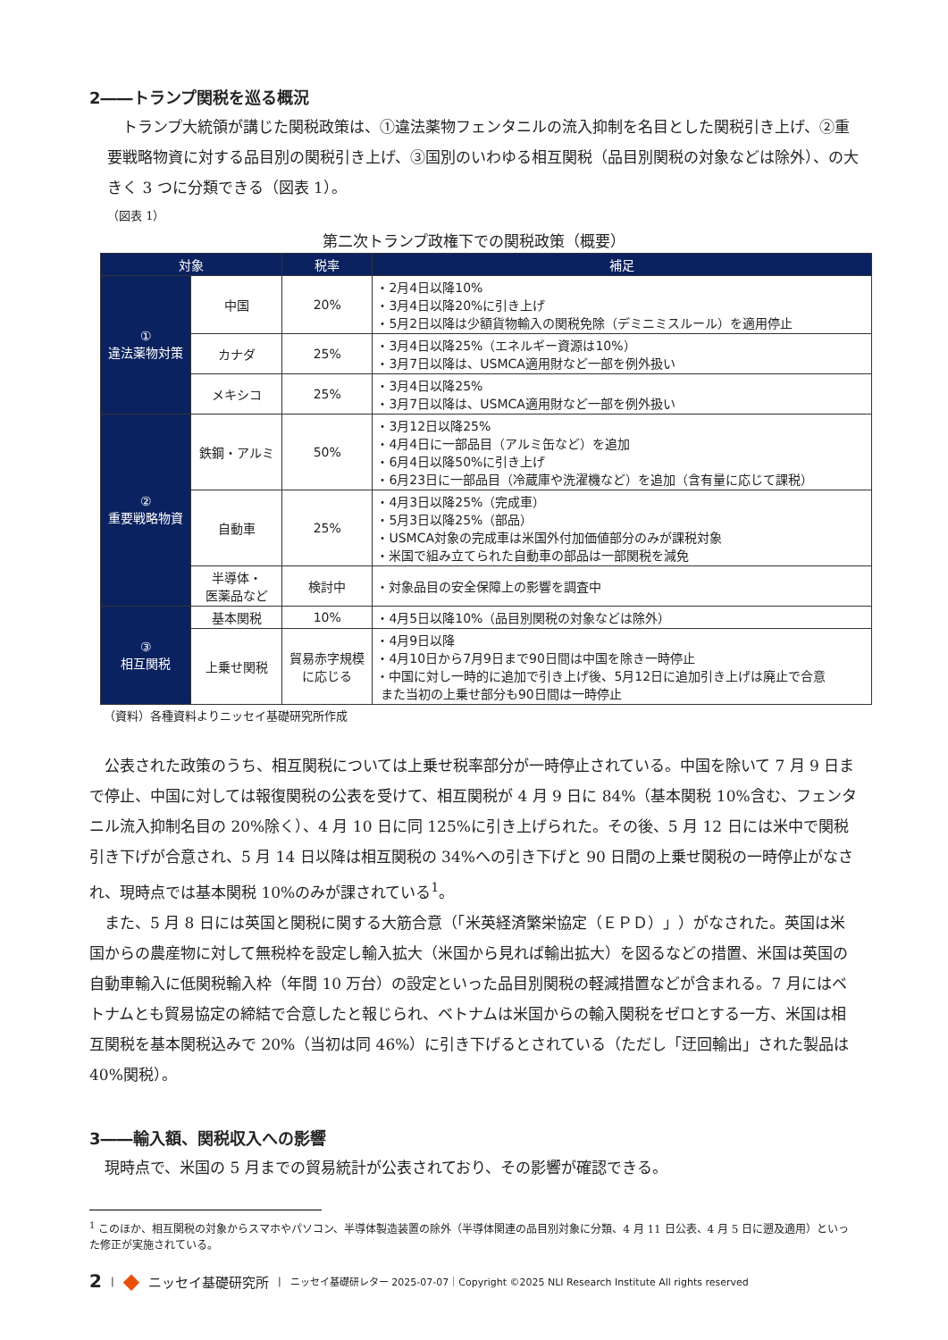2――トランプ関税を巡る概況
トランプ大統領が講じた関税政策は、①違法薬物フェンタニルの流入抑制を名目とした関税引き上げ、②重要戦略物資に対する品目別の関税引き上げ、③国別のいわゆる相互関税（品目別関税の対象などは除外）、の大きく 3 つに分類できる（図表 1）。
（図表 1）
第二次トランプ政権下での関税政策（概要）
| 対象 | | 税率 | 補足 |
| --- | --- | --- | --- |
| ① 違法薬物対策 | 中国 | 20% | ・2月4日以降10% ・3月4日以降20%に引き上げ ・5月2日以降は少額貨物輸入の関税免除（デミニミスルール）を適用停止 |
| | カナダ | 25% | ・3月4日以降25%（エネルギー資源は10%） ・3月7日以降は、USMCA適用財など一部を例外扱い |
| | メキシコ | 25% | ・3月4日以降25% ・3月7日以降は、USMCA適用財など一部を例外扱い |
| ② 重要戦略物資 | 鉄鋼・アルミ | 50% | ・3月12日以降25% ・4月4日に一部品目（アルミ缶など）を追加 ・6月4日以降50%に引き上げ ・6月23日に一部品目（冷蔵庫や洗濯機など）を追加（含有量に応じて課税） |
| | 自動車 | 25% | ・4月3日以降25%（完成車） ・5月3日以降25%（部品） ・USMCA対象の完成車は米国外付加価値部分のみが課税対象 ・米国で組み立てられた自動車の部品は一部関税を減免 |
| | 半導体・ 医薬品など | 検討中 | ・対象品目の安全保障上の影響を調査中 |
| ③ 相互関税 | 基本関税 | 10% | ・4月5日以降10%（品目別関税の対象などは除外） |
| | 上乗せ関税 | 貿易赤字規模 に応じる | ・4月9日以降 ・4月10日から7月9日まで90日間は中国を除き一時停止 ・中国に対し一時的に追加で引き上げ後、5月12日に追加引き上げは廃止で合意 また当初の上乗せ部分も90日間は一時停止 |
（資料）各種資料よりニッセイ基礎研究所作成
公表された政策のうち、相互関税については上乗せ税率部分が一時停止されている。中国を除いて 7 月 9 日まで停止、中国に対しては報復関税の公表を受けて、相互関税が 4 月 9 日に 84%（基本関税 10%含む、フェンタニル流入抑制名目の 20%除く）、4 月 10 日に同 125%に引き上げられた。その後、5 月 12 日には米中で関税引き下げが合意され、5 月 14 日以降は相互関税の 34%への引き下げと 90 日間の上乗せ関税の一時停止がなされ、現時点では基本関税 10%のみが課されている<sup>1</sup>。
また、5 月 8 日には英国と関税に関する大筋合意（「米英経済繁栄協定（ＥＰＤ）」）がなされた。英国は米国からの農産物に対して無税枠を設定し輸入拡大（米国から見れば輸出拡大）を図るなどの措置、米国は英国の自動車輸入に低関税輸入枠（年間 10 万台）の設定といった品目別関税の軽減措置などが含まれる。7 月にはベトナムとも貿易協定の締結で合意したと報じられ、ベトナムは米国からの輸入関税をゼロとする一方、米国は相互関税を基本関税込みで 20%（当初は同 46%）に引き下げるとされている（ただし「迂回輸出」された製品は 40%関税）。
3――輸入額、関税収入への影響
現時点で、米国の 5 月までの貿易統計が公表されており、その影響が確認できる。
<sup>1</sup> このほか、相互関税の対象からスマホやパソコン、半導体製造装置の除外（半導体関連の品目別対象に分類、4 月 11 日公表、4 月 5 日に遡及適用）といった修正が実施されている。
2 | ◆ ニッセイ基礎研究所 | ニッセイ基礎研レター 2025-07-07｜Copyright ©2025 NLI Research Institute All rights reserved